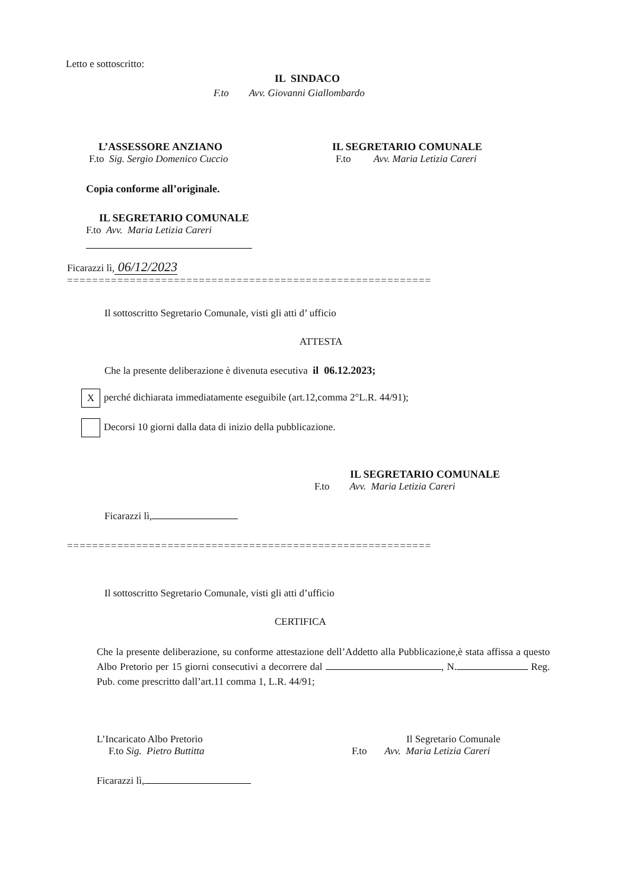Letto e sottoscritto:
IL SINDACO
F.to Avv. Giovanni Giallombardo
L’ASSESSORE ANZIANO
F.to Sig. Sergio Domenico Cuccio
IL SEGRETARIO COMUNALE
F.to Avv. Maria Letizia Careri
Copia conforme all’originale.
IL SEGRETARIO COMUNALE
F.to Avv. Maria Letizia Careri
Ficarazzi lì, 06/12/2023
==========================================================
Il sottoscritto Segretario Comunale, visti gli atti d’ ufficio
ATTESTA
Che la presente deliberazione è divenuta esecutiva il 06.12.2023;
Xperché dichiarata immediatamente eseguibile (art.12,comma 2°L.R. 44/91);
Decorsi 10 giorni dalla data di inizio della pubblicazione.
IL SEGRETARIO COMUNALE
F.to Avv. Maria Letizia Careri
Ficarazzi lì,
==========================================================
Il sottoscritto Segretario Comunale, visti gli atti d’ufficio
CERTIFICA
Che la presente deliberazione, su conforme attestazione dell’Addetto alla Pubblicazione,è stata affissa a questo Albo Pretorio per 15 giorni consecutivi a decorrere dal , N. Reg. Pub. come prescritto dall’art.11 comma 1, L.R. 44/91;
L’Incaricato Albo Pretorio
F.to Sig. Pietro Buttitta
Il Segretario Comunale
F.to Avv. Maria Letizia Careri
Ficarazzi lì,